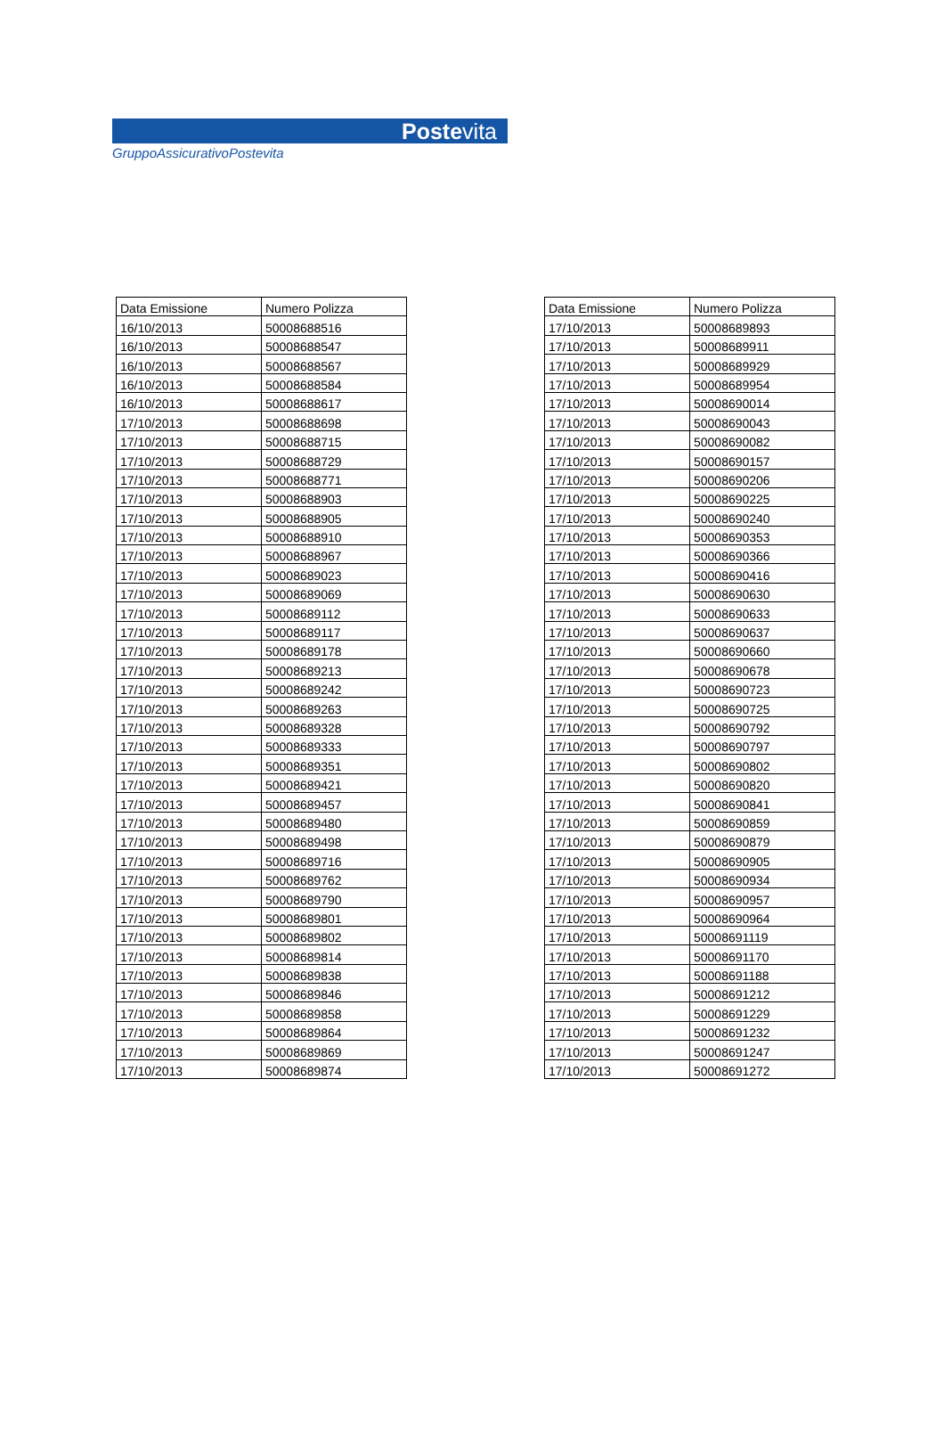Postevita
GruppoAssicurativoPostevita
| Data Emissione | Numero Polizza |
| --- | --- |
| 16/10/2013 | 50008688516 |
| 16/10/2013 | 50008688547 |
| 16/10/2013 | 50008688567 |
| 16/10/2013 | 50008688584 |
| 16/10/2013 | 50008688617 |
| 17/10/2013 | 50008688698 |
| 17/10/2013 | 50008688715 |
| 17/10/2013 | 50008688729 |
| 17/10/2013 | 50008688771 |
| 17/10/2013 | 50008688903 |
| 17/10/2013 | 50008688905 |
| 17/10/2013 | 50008688910 |
| 17/10/2013 | 50008688967 |
| 17/10/2013 | 50008689023 |
| 17/10/2013 | 50008689069 |
| 17/10/2013 | 50008689112 |
| 17/10/2013 | 50008689117 |
| 17/10/2013 | 50008689178 |
| 17/10/2013 | 50008689213 |
| 17/10/2013 | 50008689242 |
| 17/10/2013 | 50008689263 |
| 17/10/2013 | 50008689328 |
| 17/10/2013 | 50008689333 |
| 17/10/2013 | 50008689351 |
| 17/10/2013 | 50008689421 |
| 17/10/2013 | 50008689457 |
| 17/10/2013 | 50008689480 |
| 17/10/2013 | 50008689498 |
| 17/10/2013 | 50008689716 |
| 17/10/2013 | 50008689762 |
| 17/10/2013 | 50008689790 |
| 17/10/2013 | 50008689801 |
| 17/10/2013 | 50008689802 |
| 17/10/2013 | 50008689814 |
| 17/10/2013 | 50008689838 |
| 17/10/2013 | 50008689846 |
| 17/10/2013 | 50008689858 |
| 17/10/2013 | 50008689864 |
| 17/10/2013 | 50008689869 |
| 17/10/2013 | 50008689874 |
| Data Emissione | Numero Polizza |
| --- | --- |
| 17/10/2013 | 50008689893 |
| 17/10/2013 | 50008689911 |
| 17/10/2013 | 50008689929 |
| 17/10/2013 | 50008689954 |
| 17/10/2013 | 50008690014 |
| 17/10/2013 | 50008690043 |
| 17/10/2013 | 50008690082 |
| 17/10/2013 | 50008690157 |
| 17/10/2013 | 50008690206 |
| 17/10/2013 | 50008690225 |
| 17/10/2013 | 50008690240 |
| 17/10/2013 | 50008690353 |
| 17/10/2013 | 50008690366 |
| 17/10/2013 | 50008690416 |
| 17/10/2013 | 50008690630 |
| 17/10/2013 | 50008690633 |
| 17/10/2013 | 50008690637 |
| 17/10/2013 | 50008690660 |
| 17/10/2013 | 50008690678 |
| 17/10/2013 | 50008690723 |
| 17/10/2013 | 50008690725 |
| 17/10/2013 | 50008690792 |
| 17/10/2013 | 50008690797 |
| 17/10/2013 | 50008690802 |
| 17/10/2013 | 50008690820 |
| 17/10/2013 | 50008690841 |
| 17/10/2013 | 50008690859 |
| 17/10/2013 | 50008690879 |
| 17/10/2013 | 50008690905 |
| 17/10/2013 | 50008690934 |
| 17/10/2013 | 50008690957 |
| 17/10/2013 | 50008690964 |
| 17/10/2013 | 50008691119 |
| 17/10/2013 | 50008691170 |
| 17/10/2013 | 50008691188 |
| 17/10/2013 | 50008691212 |
| 17/10/2013 | 50008691229 |
| 17/10/2013 | 50008691232 |
| 17/10/2013 | 50008691247 |
| 17/10/2013 | 50008691272 |